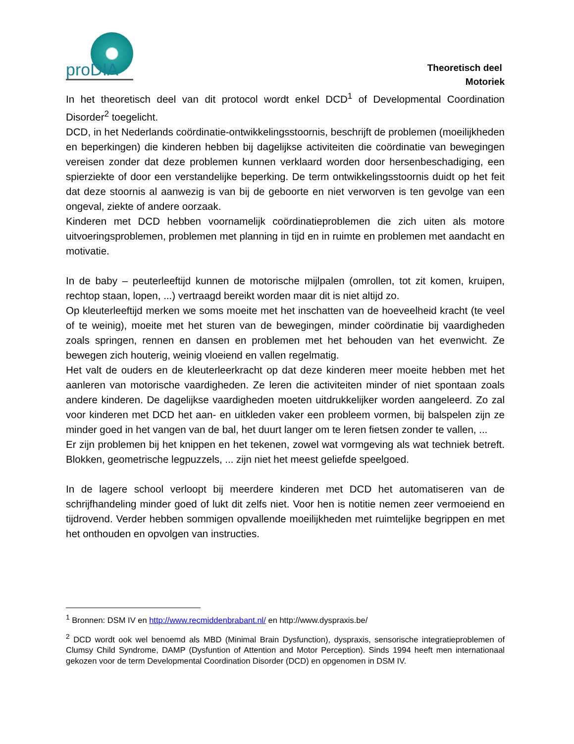proDIA
Theoretisch deel
Motoriek
In het theoretisch deel van dit protocol wordt enkel DCD<sup>1</sup> of Developmental Coordination Disorder<sup>2</sup> toegelicht.
DCD, in het Nederlands coördinatie-ontwikkelingsstoornis, beschrijft de problemen (moeilijkheden en beperkingen) die kinderen hebben bij dagelijkse activiteiten die coördinatie van bewegingen vereisen zonder dat deze problemen kunnen verklaard worden door hersenbeschadiging, een spierziekte of door een verstandelijke beperking. De term ontwikkelingsstoornis duidt op het feit dat deze stoornis al aanwezig is van bij de geboorte en niet verworven is ten gevolge van een ongeval, ziekte of andere oorzaak.
Kinderen met DCD hebben voornamelijk coördinatieproblemen die zich uiten als motore uitvoeringsproblemen, problemen met planning in tijd en in ruimte en problemen met aandacht en motivatie.
In de baby – peuterleeftijd kunnen de motorische mijlpalen (omrollen, tot zit komen, kruipen, rechtop staan, lopen, ...) vertraagd bereikt worden maar dit is niet altijd zo.
Op kleuterleeftijd merken we soms moeite met het inschatten van de hoeveelheid kracht (te veel of te weinig), moeite met het sturen van de bewegingen, minder coördinatie bij vaardigheden zoals springen, rennen en dansen en problemen met het behouden van het evenwicht. Ze bewegen zich houterig, weinig vloeiend en vallen regelmatig.
Het valt de ouders en de kleuterleerkracht op dat deze kinderen meer moeite hebben met het aanleren van motorische vaardigheden. Ze leren die activiteiten minder of niet spontaan zoals andere kinderen. De dagelijkse vaardigheden moeten uitdrukkelijker worden aangeleerd. Zo zal voor kinderen met DCD het aan- en uitkleden vaker een probleem vormen, bij balspelen zijn ze minder goed in het vangen van de bal, het duurt langer om te leren fietsen zonder te vallen, ...
Er zijn problemen bij het knippen en het tekenen, zowel wat vormgeving als wat techniek betreft. Blokken, geometrische legpuzzels, ... zijn niet het meest geliefde speelgoed.
In de lagere school verloopt bij meerdere kinderen met DCD het automatiseren van de schrijfhandeling minder goed of lukt dit zelfs niet. Voor hen is notitie nemen zeer vermoeiend en tijdrovend. Verder hebben sommigen opvallende moeilijkheden met ruimtelijke begrippen en met het onthouden en opvolgen van instructies.
<sup>1</sup> Bronnen: DSM IV en http://www.recmiddenbrabant.nl/ en http://www.dyspraxis.be/
<sup>2</sup> DCD wordt ook wel benoemd als MBD (Minimal Brain Dysfunction), dyspraxis, sensorische integratieproblemen of Clumsy Child Syndrome, DAMP (Dysfuntion of Attention and Motor Perception). Sinds 1994 heeft men internationaal gekozen voor de term Developmental Coordination Disorder (DCD) en opgenomen in DSM IV.